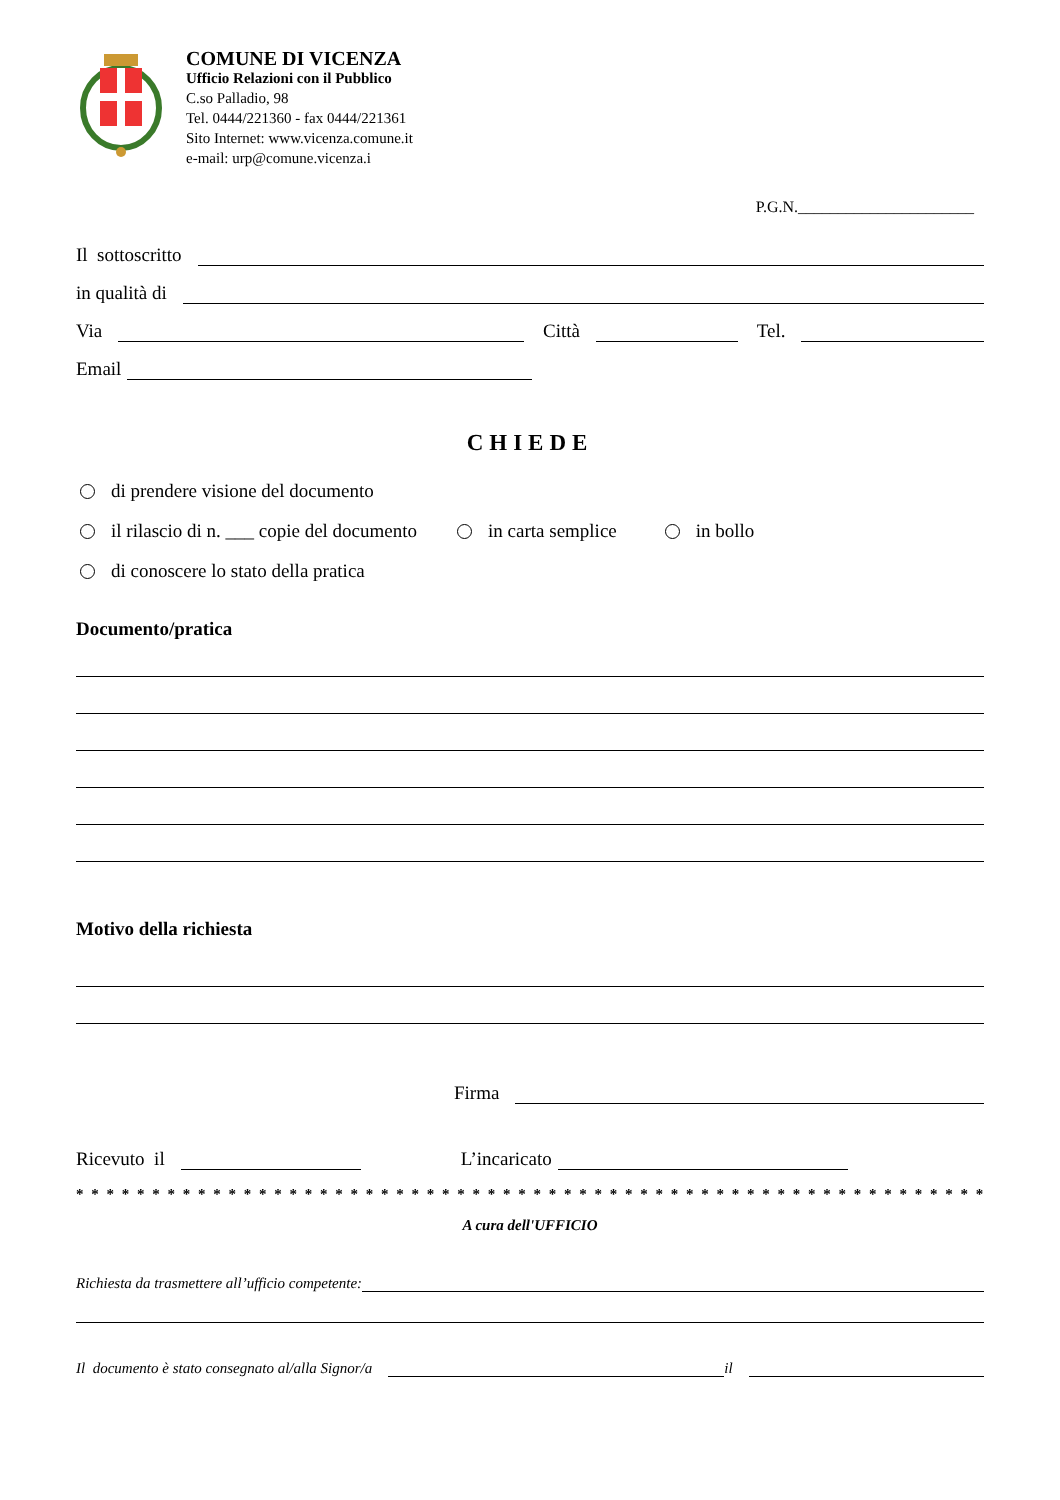COMUNE DI VICENZA
Ufficio Relazioni con il Pubblico
C.so Palladio, 98
Tel. 0444/221360 - fax 0444/221361
Sito Internet: www.vicenza.comune.it
e-mail: urp@comune.vicenza.i
P.G.N.______________________
Il sottoscritto
in qualità di
Via Città Tel.
Email
CHIEDE
di prendere visione del documento
il rilascio di n. ___ copie del documento in carta semplice in bollo
di conoscere lo stato della pratica
Documento/pratica
Motivo della richiesta
Firma
Ricevuto il L’incaricato
* * * * * * * * * * * * * * * * * * * * * * * * * * * * * * * * * * * * * * * * * * * * * * * * * * * * * * * * * * * * * * * * *
A cura dell'UFFICIO
Richiesta da trasmettere all’ufficio competente:
Il documento è stato consegnato al/alla Signor/a il